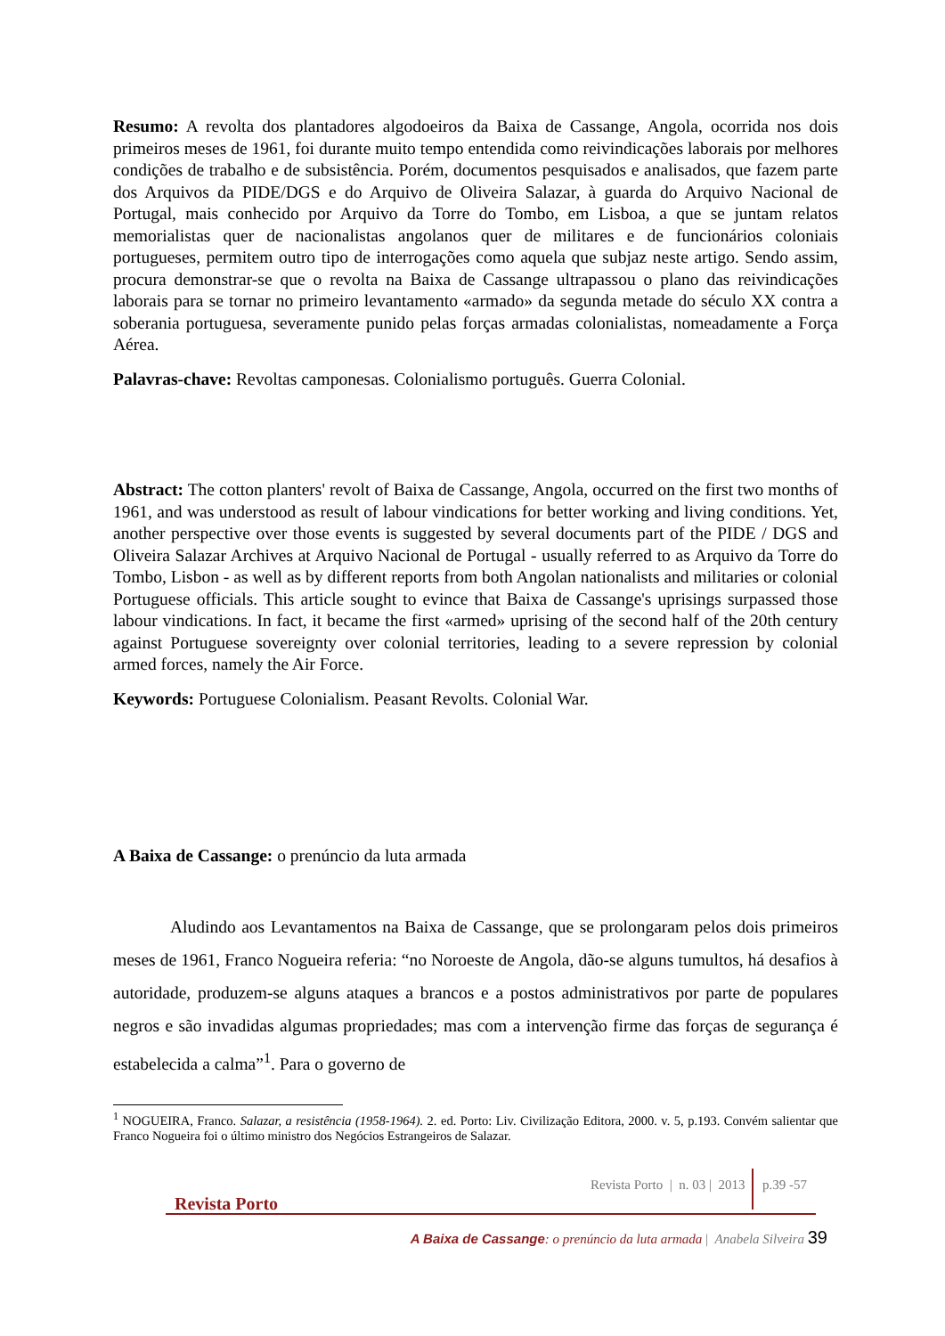Resumo: A revolta dos plantadores algodoeiros da Baixa de Cassange, Angola, ocorrida nos dois primeiros meses de 1961, foi durante muito tempo entendida como reivindicações laborais por melhores condições de trabalho e de subsistência. Porém, documentos pesquisados e analisados, que fazem parte dos Arquivos da PIDE/DGS e do Arquivo de Oliveira Salazar, à guarda do Arquivo Nacional de Portugal, mais conhecido por Arquivo da Torre do Tombo, em Lisboa, a que se juntam relatos memorialistas quer de nacionalistas angolanos quer de militares e de funcionários coloniais portugueses, permitem outro tipo de interrogações como aquela que subjaz neste artigo. Sendo assim, procura demonstrar-se que o revolta na Baixa de Cassange ultrapassou o plano das reivindicações laborais para se tornar no primeiro levantamento «armado» da segunda metade do século XX contra a soberania portuguesa, severamente punido pelas forças armadas colonialistas, nomeadamente a Força Aérea.
Palavras-chave: Revoltas camponesas. Colonialismo português. Guerra Colonial.
Abstract: The cotton planters' revolt of Baixa de Cassange, Angola, occurred on the first two months of 1961, and was understood as result of labour vindications for better working and living conditions. Yet, another perspective over those events is suggested by several documents part of the PIDE / DGS and Oliveira Salazar Archives at Arquivo Nacional de Portugal - usually referred to as Arquivo da Torre do Tombo, Lisbon - as well as by different reports from both Angolan nationalists and militaries or colonial Portuguese officials. This article sought to evince that Baixa de Cassange's uprisings surpassed those labour vindications. In fact, it became the first «armed» uprising of the second half of the 20th century against Portuguese sovereignty over colonial territories, leading to a severe repression by colonial armed forces, namely the Air Force.
Keywords: Portuguese Colonialism. Peasant Revolts. Colonial War.
A Baixa de Cassange: o prenúncio da luta armada
Aludindo aos Levantamentos na Baixa de Cassange, que se prolongaram pelos dois primeiros meses de 1961, Franco Nogueira referia: “no Noroeste de Angola, dão-se alguns tumultos, há desafios à autoridade, produzem-se alguns ataques a brancos e a postos administrativos por parte de populares negros e são invadidas algumas propriedades; mas com a intervenção firme das forças de segurança é estabelecida a calma”<sup>1</sup>. Para o governo de
<sup>1</sup> NOGUEIRA, Franco. Salazar, a resistência (1958-1964). 2. ed. Porto: Liv. Civilização Editora, 2000. v. 5, p.193. Convém salientar que Franco Nogueira foi o último ministro dos Negócios Estrangeiros de Salazar.
Revista Porto Revista Porto | n. 03 | 2013 p.39 -57
A Baixa de Cassange: o prenúncio da luta armada | Anabela Silveira 39